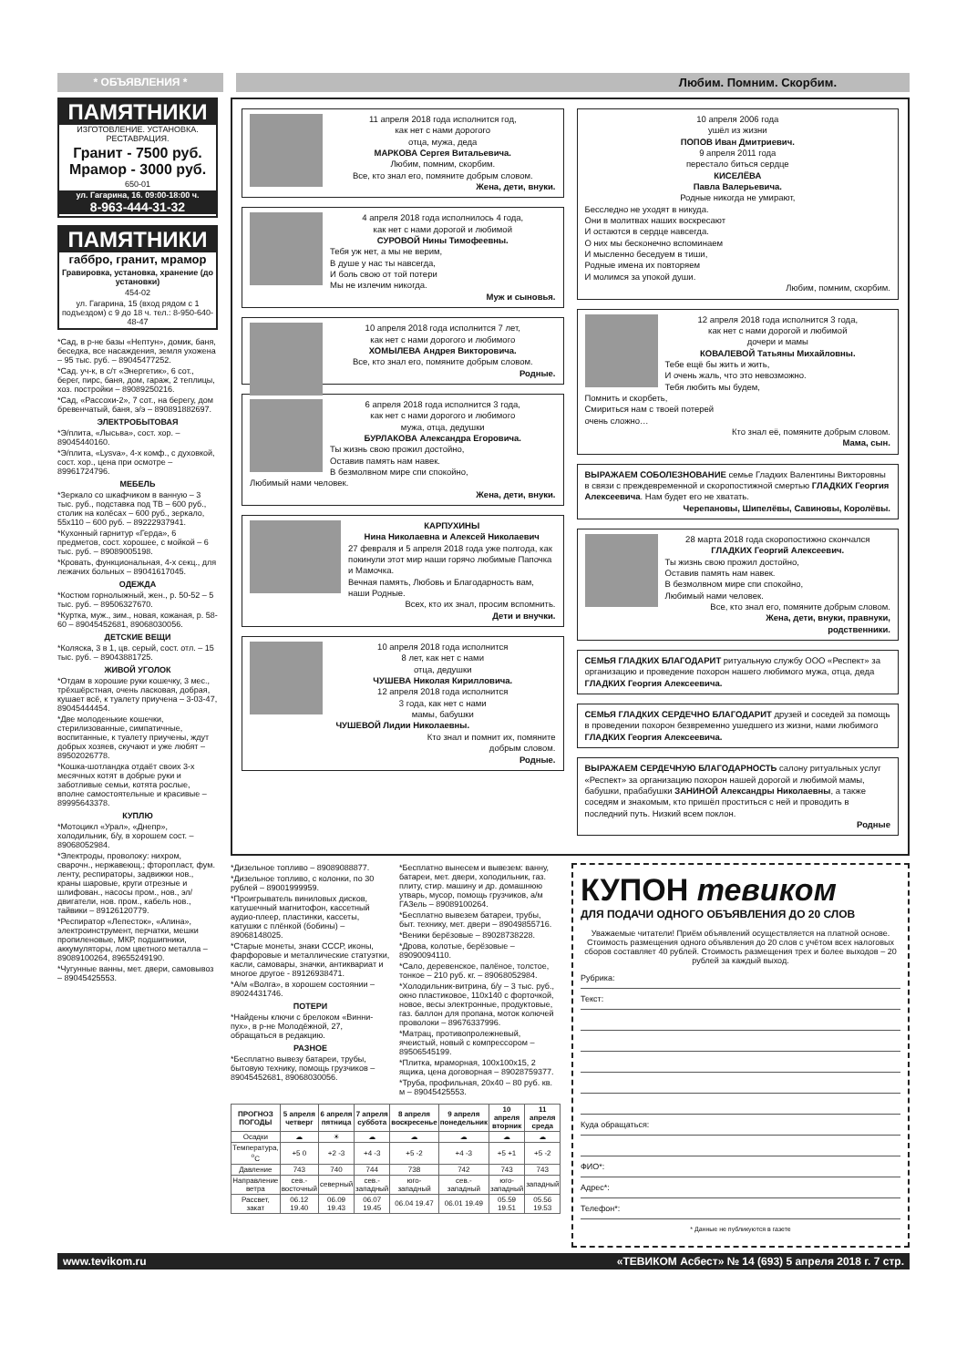* ОБЪЯВЛЕНИЯ * Любим. Помним. Скорбим.
ПАМЯТНИКИ
ИЗГОТОВЛЕНИЕ. УСТАНОВКА. РЕСТАВРАЦИЯ.
Гранит - 7500 руб.
Мрамор - 3000 руб.
650-01
ул. Гагарина, 16. 09:00-18:00 ч.
8-963-444-31-32
ПАМЯТНИКИ
габбро, гранит, мрамор
Гравировка, установка, хранение (до установки)
454-02
ул. Гагарина, 15 (вход рядом с 1 подъездом) с 9 до 18 ч. тел.: 8-950-640-48-47
*Сад, в р-не базы «Нептун», домик, баня, беседка, все насаждения, земля ухожена – 95 тыс. руб. – 89045477252.
*Сад. уч-к, в с/т «Энергетик», 6 сот., берег, пирс, баня, дом, гараж, 2 теплицы, хоз. постройки – 89089250216.
*Сад, «Рассохи-2», 7 сот., на берегу, дом бревенчатый, баня, э/э – 890891882697.
ЭЛЕКТРОБЫТОВАЯ
*Э/плита, «Лысьва», сост. хор. – 89045440160.
*Э/плита, «Lysva», 4-х комф., с духовкой, сост. хор., цена при осмотре – 89961724796.
МЕБЕЛЬ
*Зеркало со шкафчиком в ванную – 3 тыс. руб., подставка под ТВ – 600 руб., столик на колёсах – 600 руб., зеркало, 55x110 – 600 руб. – 89222937941.
*Кухонный гарнитур «Герда», 6 предметов, сост. хорошее, с мойкой – 6 тыс. руб. – 89089005198.
*Кровать, функциональная, 4-х секц., для лежачих больных – 89041617045.
ОДЕЖДА
*Костюм горнолыжный, жен., р. 50-52 – 5 тыс. руб. – 89506327670.
*Куртка, муж., зим., новая, кожаная, р. 58-60 – 89045452681, 89068030056.
ДЕТСКИЕ ВЕЩИ
*Коляска, 3 в 1, цв. серый, сост. отл. – 15 тыс. руб. – 89043881725.
ЖИВОЙ УГОЛОК
*Отдам в хорошие руки кошечку, 3 мес., трёхшёрстная, очень ласковая, добрая, кушает всё, к туалету приучена – 3-03-47, 89045444454.
*Две молоденькие кошечки, стерилизованные, симпатичные, воспитанные, к туалету приучены, ждут добрых хозяев, скучают и уже любят – 89502026778.
*Кошка-шотландка отдаёт своих 3-х месячных котят в добрые руки и заботливые семьи, котята рослые, вполне самостоятельные и красивые – 89995643378.
КУПЛЮ
*Мотоцикл «Урал», «Днепр», холодильник, б/у, в хорошем сост. – 89068052984.
*Электроды, проволоку: нихром, сварочн., нержавеющ.; фторопласт, фум. ленту, респираторы, задвижки нов., краны шаровые, круги отрезные и шлифован., насосы пром., нов., эл/двигатели, нов. пром., кабель нов., тайвики – 89126120779.
*Респиратор «Лепесток», «Алина», электроинструмент, перчатки, мешки пропиленовые, МКР, подшипники, аккумуляторы, лом цветного металла – 89089100264, 89655249190.
*Чугунные ванны, мет. двери, самовывоз – 89045425553.
11 апреля 2018 года исполнится год,
как нет с нами дорогого
отца, мужа, деда
МАРКОВА Сергея Витальевича.
Любим, помним, скорбим.
Все, кто знал его, помяните добрым словом.
Жена, дети, внуки.
4 апреля 2018 года исполнилось 4 года,
как нет с нами дорогой и любимой
СУРОВОЙ Нины Тимофеевны.
Тебя уж нет, а мы не верим,
В душе у нас ты навсегда,
И боль свою от той потери
Мы не излечим никогда.
Муж и сыновья.
10 апреля 2018 года исполнится 7 лет,
как нет с нами дорогого и любимого
ХОМЫЛЕВА Андрея Викторовича.
Все, кто знал его, помяните добрым словом.
Родные.
6 апреля 2018 года исполнится 3 года,
как нет с нами дорогого и любимого
мужа, отца, дедушки
БУРЛАКОВА Александра Егоровича.
Ты жизнь свою прожил достойно,
Оставив память нам навек.
В безмолвном мире спи спокойно,
Любимый нами человек.
Жена, дети, внуки.
КАРПУХИНЫ
Нина Николаевна и Алексей Николаевич
27 февраля и 5 апреля 2018 года уже полгода, как покинули этот мир наши горячо любимые Папочка и Мамочка.
Вечная память, Любовь и Благодарность вам, наши Родные.
Всех, кто их знал, просим вспомнить.
Дети и внучки.
10 апреля 2018 года исполнится
8 лет, как нет с нами
отца, дедушки
ЧУШЕВА Николая Кирилловича.
12 апреля 2018 года исполнится
3 года, как нет с нами
мамы, бабушки
ЧУШЕВОЙ Лидии Николаевны.
Кто знал и помнит их, помяните
добрым словом.
Родные.
10 апреля 2006 года
ушёл из жизни
ПОПОВ Иван Дмитриевич.
9 апреля 2011 года
перестало биться сердце
КИСЕЛЁВА
Павла Валерьевича.
Родные никогда не умирают,
Бесследно не уходят в никуда.
Они в молитвах наших воскресают
И остаются в сердце навсегда.
О них мы бесконечно вспоминаем
И мысленно беседуем в тиши,
Родные имена их повторяем
И молимся за упокой души.
Любим, помним, скорбим.
12 апреля 2018 года исполнится 3 года,
как нет с нами дорогой и любимой
дочери и мамы
КОВАЛЕВОЙ Татьяны Михайловны.
Тебе ещё бы жить и жить,
И очень жаль, что это невозможно.
Тебя любить мы будем,
Помнить и скорбеть,
Смириться нам с твоей потерей
очень сложно…
Кто знал её, помяните добрым словом.
Мама, сын.
ВЫРАЖАЕМ СОБОЛЕЗНОВАНИЕ семье Гладких Валентины Викторовны в связи с преждевременной и скоропостижной смертью ГЛАДКИХ Георгия Алексеевича. Нам будет его не хватать.
Черепановы, Шипелёвы, Савиновы, Королёвы.
28 марта 2018 года скоропостижно скончался
ГЛАДКИХ Георгий Алексеевич.
Ты жизнь свою прожил достойно,
Оставив память нам навек.
В безмолвном мире спи спокойно,
Любимый нами человек.
Все, кто знал его, помяните добрым словом.
Жена, дети, внуки, правнуки,
родственники.
СЕМЬЯ ГЛАДКИХ БЛАГОДАРИТ ритуальную службу ООО «Респект» за организацию и проведение похорон нашего любимого мужа, отца, деда ГЛАДКИХ Георгия Алексеевича.
СЕМЬЯ ГЛАДКИХ СЕРДЕЧНО БЛАГОДАРИТ друзей и соседей за помощь в проведении похорон безвременно ушедшего из жизни, нами любимого ГЛАДКИХ Георгия Алексеевича.
ВЫРАЖАЕМ СЕРДЕЧНУЮ БЛАГОДАРНОСТЬ салону ритуальных услуг «Респект» за организацию похорон нашей дорогой и любимой мамы, бабушки, прабабушки ЗАНИНОЙ Александры Николаевны, а также соседям и знакомым, кто пришёл проститься с ней и проводить в последний путь. Низкий всем поклон.
Родные
*Дизельное топливо – 89089088877.
*Дизельное топливо, с колонки, по 30 рублей – 89001999959.
*Проигрыватель виниловых дисков, катушечный магнитофон, кассетный аудио-плеер, пластинки, кассеты, катушки с плёнкой (бобины) – 89068148025.
*Старые монеты, знаки СССР, иконы, фарфоровые и металлические статуэтки, касли, самовары, значки, антиквариат и многое другое - 89126938471.
*А/м «Волга», в хорошем состоянии – 89024431746.
ПОТЕРИ
*Найдены ключи с брелоком «Винни-пух», в р-не Молодёжной, 27, обращаться в редакцию.
РАЗНОЕ
*Бесплатно вывезу батареи, трубы, бытовую технику, помощь грузчиков – 89045452681, 89068030056.
*Бесплатно вынесем и вывезем: ванну, батареи, мет. двери, холодильник, газ. плиту, стир. машину и др. домашнюю утварь, мусор, помощь грузчиков, а/м ГАЗель – 89089100264.
*Бесплатно вывезем батареи, трубы, быт. технику, мет. двери – 89049855716.
*Веники берёзовые – 89028738228.
*Дрова, колотые, берёзовые – 89090094110.
*Сало, деревенское, палёное, толстое, тонкое – 210 руб. кг. – 89068052984.
*Холодильник-витрина, б/у – 3 тыс. руб., окно пластиковое, 110x140 с форточкой, новое, весы электронные, продуктовые, газ. баллон для пропана, моток колючей проволоки – 89676337996.
*Матрац, противопролежневый, ячеистый, новый с компрессором – 89506545199.
*Плитка, мраморная, 100x100x15, 2 ящика, цена договорная – 89028759377.
*Труба, профильная, 20x40 – 80 руб. кв. м – 89045425553.
| ПРОГНОЗ ПОГОДЫ | 5 апреля четверг | 6 апреля пятница | 7 апреля суббота | 8 апреля воскресенье | 9 апреля понедельник | 10 апреля вторник | 11 апреля среда |
| --- | --- | --- | --- | --- | --- | --- | --- |
| Осадки | ☁ | ☀ | ☁ | ☁ | ☁ | ☁ | ☁ |
| Температура, <sup>o</sup>С | +5 0 | +2 -3 | +4 -3 | +5 -2 | +4 -3 | +5 +1 | +5 -2 |
| Давление | 743 | 740 | 744 | 738 | 742 | 743 | 743 |
| Направление ветра | сев.-восточный | северный | сев.-западный | юго-западный | сев.-западный | юго-западный | западный |
| Рассвет, закат | 06.12 19.40 | 06.09 19.43 | 06.07 19.45 | 06.04 19.47 | 06.01 19.49 | 05.59 19.51 | 05.56 19.53 |
КУПОН тевиком
ДЛЯ ПОДАЧИ ОДНОГО ОБЪЯВЛЕНИЯ ДО 20 СЛОВ
Уважаемые читатели! Приём объявлений осуществляется на платной основе. Стоимость размещения одного объявления до 20 слов с учётом всех налоговых сборов составляет 40 рублей. Стоимость размещения трех и более выходов – 20 рублей за каждый выход.
Рубрика:
Текст:
Куда обращаться:
ФИО*:
Адрес*:
Телефон*:
* Данные не публикуются в газете
www.tevikom.ru «ТЕВИКОМ Асбест» № 14 (693) 5 апреля 2018 г. 7 стр.